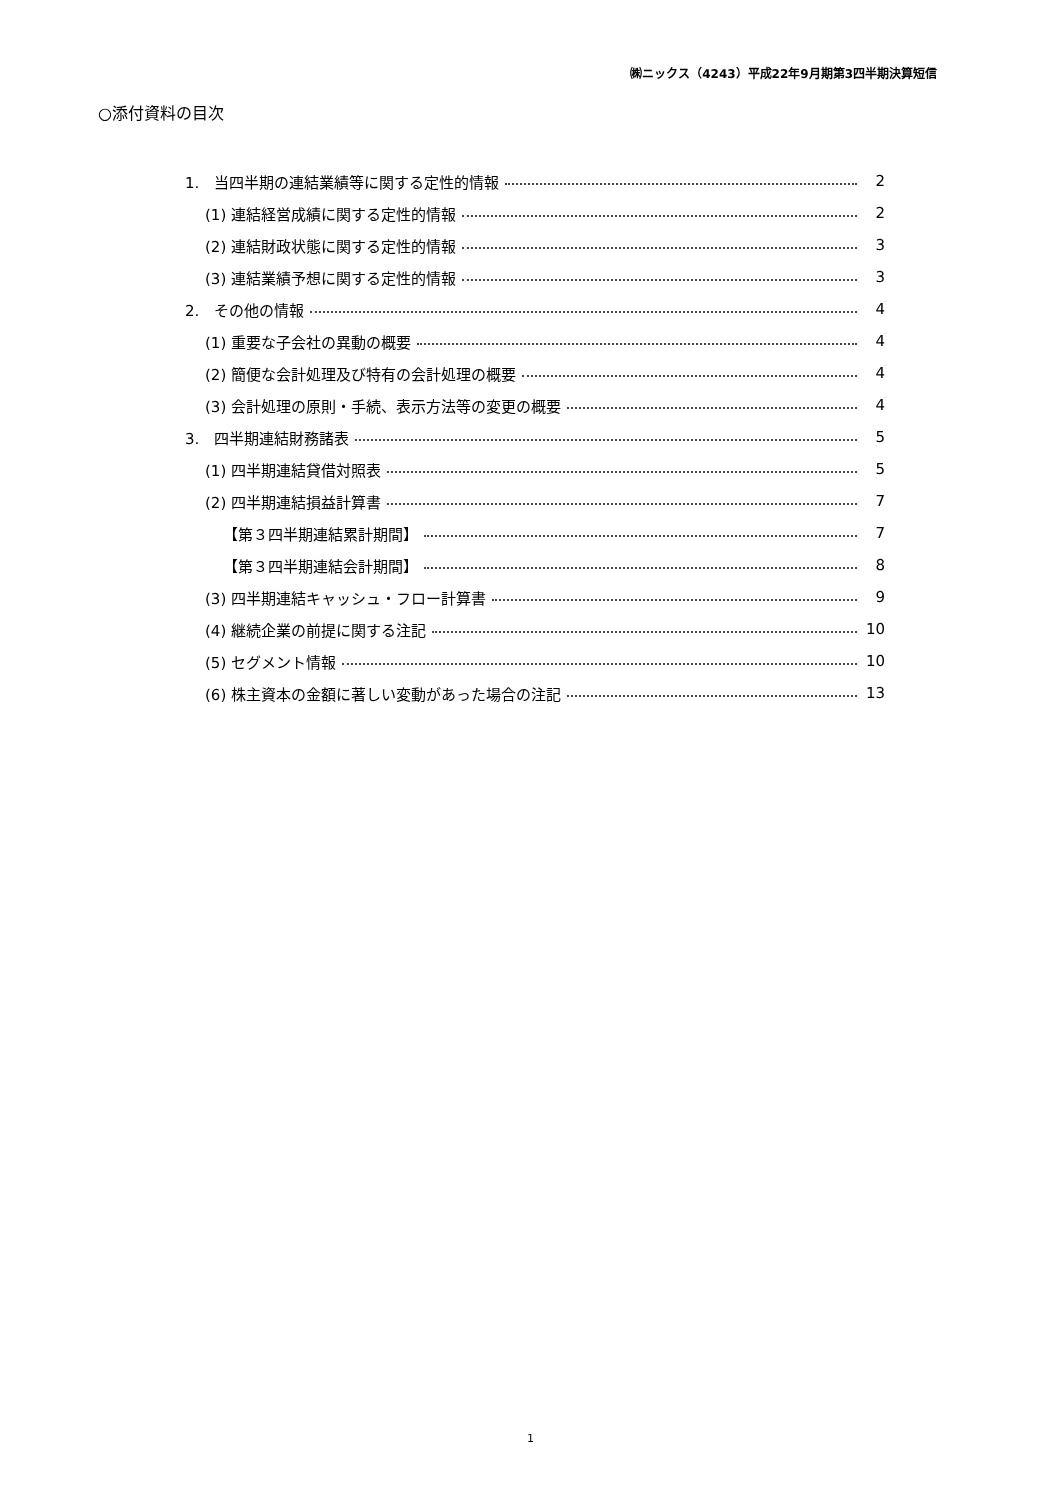㈱ニックス（4243）平成22年9月期第3四半期決算短信
○添付資料の目次
1.　当四半期の連結業績等に関する定性的情報 2
(1) 連結経営成績に関する定性的情報 2
(2) 連結財政状態に関する定性的情報 3
(3) 連結業績予想に関する定性的情報 3
2.　その他の情報 4
(1) 重要な子会社の異動の概要 4
(2) 簡便な会計処理及び特有の会計処理の概要 4
(3) 会計処理の原則・手続、表示方法等の変更の概要 4
3.　四半期連結財務諸表 5
(1) 四半期連結貸借対照表 5
(2) 四半期連結損益計算書 7
【第３四半期連結累計期間】 7
【第３四半期連結会計期間】 8
(3) 四半期連結キャッシュ・フロー計算書 9
(4) 継続企業の前提に関する注記 10
(5) セグメント情報 10
(6) 株主資本の金額に著しい変動があった場合の注記 13
1